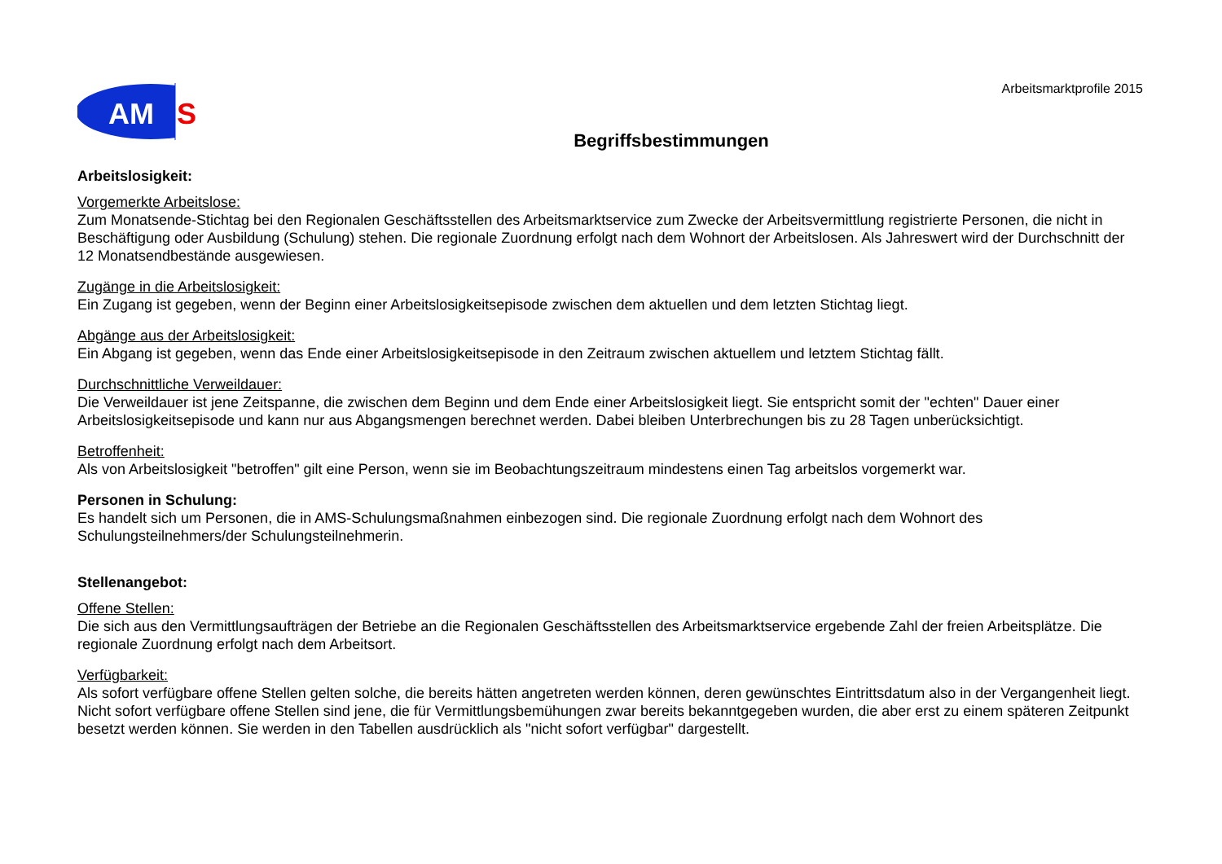AM
S
Arbeitsmarktprofile 2015
Begriffsbestimmungen
Arbeitslosigkeit:
Vorgemerkte Arbeitslose:
Zum Monatsende-Stichtag bei den Regionalen Geschäftsstellen des Arbeitsmarktservice zum Zwecke der Arbeitsvermittlung registrierte Personen, die nicht in Beschäftigung oder Ausbildung (Schulung) stehen. Die regionale Zuordnung erfolgt nach dem Wohnort der Arbeitslosen. Als Jahreswert wird der Durchschnitt der 12 Monatsendbestände ausgewiesen.
Zugänge in die Arbeitslosigkeit:
Ein Zugang ist gegeben, wenn der Beginn einer Arbeitslosigkeitsepisode zwischen dem aktuellen und dem letzten Stichtag liegt.
Abgänge aus der Arbeitslosigkeit:
Ein Abgang ist gegeben, wenn das Ende einer Arbeitslosigkeitsepisode in den Zeitraum zwischen aktuellem und letztem Stichtag fällt.
Durchschnittliche Verweildauer:
Die Verweildauer ist jene Zeitspanne, die zwischen dem Beginn und dem Ende einer Arbeitslosigkeit liegt. Sie entspricht somit der "echten" Dauer einer Arbeitslosigkeitsepisode und kann nur aus Abgangsmengen berechnet werden. Dabei bleiben Unterbrechungen bis zu 28 Tagen unberücksichtigt.
Betroffenheit:
Als von Arbeitslosigkeit "betroffen" gilt eine Person, wenn sie im Beobachtungszeitraum mindestens einen Tag arbeitslos vorgemerkt war.
Personen in Schulung:
Es handelt sich um Personen, die in AMS-Schulungsmaßnahmen einbezogen sind. Die regionale Zuordnung erfolgt nach dem Wohnort des Schulungsteilnehmers/der Schulungsteilnehmerin.
Stellenangebot:
Offene Stellen:
Die sich aus den Vermittlungsaufträgen der Betriebe an die Regionalen Geschäftsstellen des Arbeitsmarktservice ergebende Zahl der freien Arbeitsplätze. Die regionale Zuordnung erfolgt nach dem Arbeitsort.
Verfügbarkeit:
Als sofort verfügbare offene Stellen gelten solche, die bereits hätten angetreten werden können, deren gewünschtes Eintrittsdatum also in der Vergangenheit liegt. Nicht sofort verfügbare offene Stellen sind jene, die für Vermittlungsbemühungen zwar bereits bekanntgegeben wurden, die aber erst zu einem späteren Zeitpunkt besetzt werden können. Sie werden in den Tabellen ausdrücklich als "nicht sofort verfügbar" dargestellt.